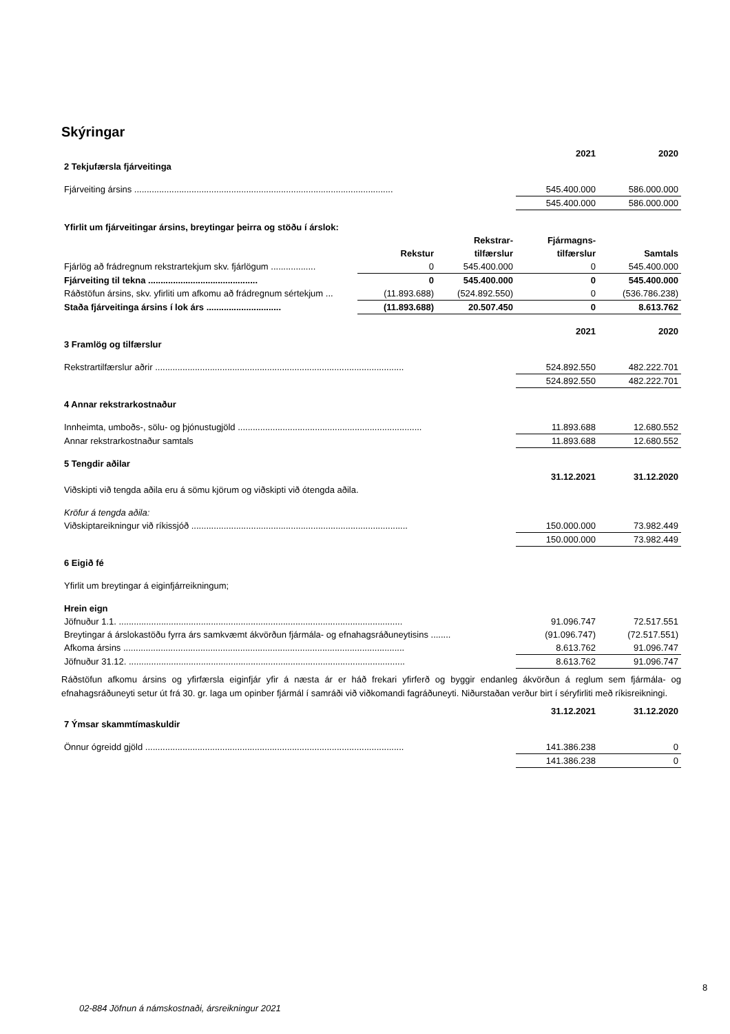Skýringar
| | 2021 | 2020 |
| 2 Tekjufærsla fjárveitinga | | |
| Fjárveiting ársins ........................................................................................................ | 545.400.000 | 586.000.000 |
| | 545.400.000 | 586.000.000 |
| Yfirlit um fjárveitingar ársins, breytingar þeirra og stöðu í árslok: | | | | |
| | | Rekstrar- | Fjármagns- | |
| | Rekstur | tilfærslur | tilfærslur | Samtals |
| Fjárlög að frádregnum rekstrartekjum skv. fjárlögum .................. | 0 | 545.400.000 | 0 | 545.400.000 |
| Fjárveiting til tekna ............................................ | 0 | 545.400.000 | 0 | 545.400.000 |
| Ráðstöfun ársins, skv. yfirliti um afkomu að frádregnum sértekjum ... | (11.893.688) | (524.892.550) | 0 | (536.786.238) |
| Staða fjárveitinga ársins í lok árs .............................. | (11.893.688) | 20.507.450 | 0 | 8.613.762 |
| | 2021 | 2020 |
| 3 Framlög og tilfærslur | | |
| Rekstrartilfærslur aðrir .................................................................................................... | 524.892.550 | 482.222.701 |
| | 524.892.550 | 482.222.701 |
| 4 Annar rekstrarkostnaður | | |
| Innheimta, umboðs-, sölu- og þjónustugjöld .......................................................................... | 11.893.688 | 12.680.552 |
| Annar rekstrarkostnaður samtals | 11.893.688 | 12.680.552 |
| 5 Tengdir aðilar | | |
| | 31.12.2021 | 31.12.2020 |
| Viðskipti við tengda aðila eru á sömu kjörum og viðskipti við ótengda aðila. | | |
| Kröfur á tengda aðila: | | |
| Viðskiptareikningur við ríkissjóð ....................................................................................... | 150.000.000 | 73.982.449 |
| | 150.000.000 | 73.982.449 |
| 6 Eigið fé | | |
| Yfirlit um breytingar á eiginfjárreikningum; | | |
| Hrein eign | | |
| Jöfnuður 1.1. .................................................................................................................. | 91.096.747 | 72.517.551 |
| Breytingar á árslokastöðu fyrra árs samkvæmt ákvörðun fjármála- og efnahagsráðuneytisins ........ | (91.096.747) | (72.517.551) |
| Afkoma ársins ................................................................................................................. | 8.613.762 | 91.096.747 |
| Jöfnuður 31.12. ............................................................................................................... | 8.613.762 | 91.096.747 |
Ráðstöfun afkomu ársins og yfirfærsla eiginfjár yfir á næsta ár er háð frekari yfirferð og byggir endanleg ákvörðun á reglum sem fjármála- og efnahagsráðuneyti setur út frá 30. gr. laga um opinber fjármál í samráði við viðkomandi fagráðuneyti. Niðurstaðan verður birt í séryfirliti með ríkisreikningi.
| | 31.12.2021 | 31.12.2020 |
| 7 Ýmsar skammtímaskuldir | | |
| Önnur ógreidd gjöld ........................................................................................................ | 141.386.238 | 0 |
| | 141.386.238 | 0 |
8
02-884 Jöfnun á námskostnaði, ársreikningur 2021